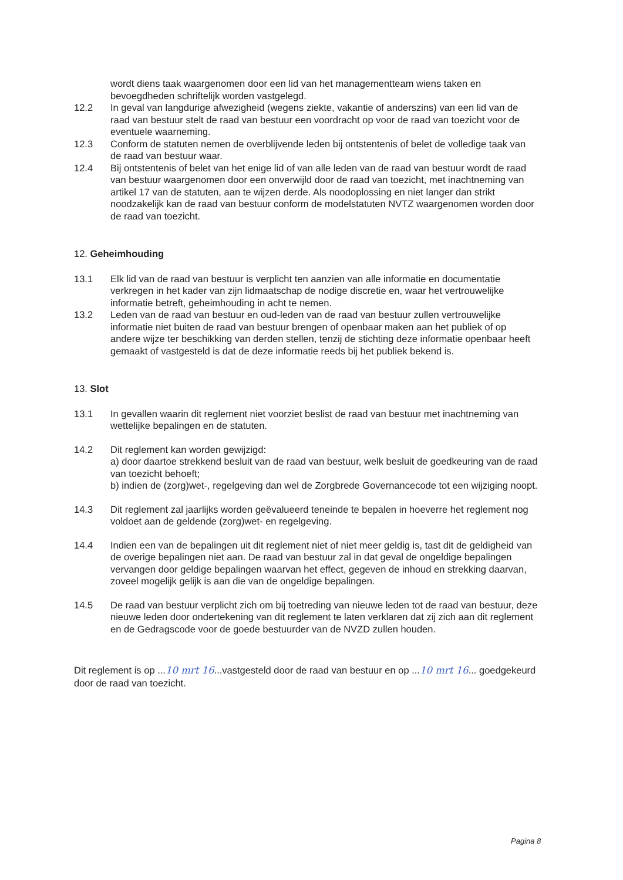wordt diens taak waargenomen door een lid van het managementteam wiens taken en bevoegdheden schriftelijk worden vastgelegd.
12.2 In geval van langdurige afwezigheid (wegens ziekte, vakantie of anderszins) van een lid van de raad van bestuur stelt de raad van bestuur een voordracht op voor de raad van toezicht voor de eventuele waarneming.
12.3 Conform de statuten nemen de overblijvende leden bij ontstentenis of belet de volledige taak van de raad van bestuur waar.
12.4 Bij ontstentenis of belet van het enige lid of van alle leden van de raad van bestuur wordt de raad van bestuur waargenomen door een onverwijld door de raad van toezicht, met inachtneming van artikel 17 van de statuten, aan te wijzen derde. Als noodoplossing en niet langer dan strikt noodzakelijk kan de raad van bestuur conform de modelstatuten NVTZ waargenomen worden door de raad van toezicht.
12. Geheimhouding
13.1 Elk lid van de raad van bestuur is verplicht ten aanzien van alle informatie en documentatie verkregen in het kader van zijn lidmaatschap de nodige discretie en, waar het vertrouwelijke informatie betreft, geheimhouding in acht te nemen.
13.2 Leden van de raad van bestuur en oud-leden van de raad van bestuur zullen vertrouwelijke informatie niet buiten de raad van bestuur brengen of openbaar maken aan het publiek of op andere wijze ter beschikking van derden stellen, tenzij de stichting deze informatie openbaar heeft gemaakt of vastgesteld is dat de deze informatie reeds bij het publiek bekend is.
13. Slot
13.1 In gevallen waarin dit reglement niet voorziet beslist de raad van bestuur met inachtneming van wettelijke bepalingen en de statuten.
14.2 Dit reglement kan worden gewijzigd:
a) door daartoe strekkend besluit van de raad van bestuur, welk besluit de goedkeuring van de raad van toezicht behoeft;
b) indien de (zorg)wet-, regelgeving dan wel de Zorgbrede Governancecode tot een wijziging noopt.
14.3 Dit reglement zal jaarlijks worden geëvalueerd teneinde te bepalen in hoeverre het reglement nog voldoet aan de geldende (zorg)wet- en regelgeving.
14.4 Indien een van de bepalingen uit dit reglement niet of niet meer geldig is, tast dit de geldigheid van de overige bepalingen niet aan. De raad van bestuur zal in dat geval de ongeldige bepalingen vervangen door geldige bepalingen waarvan het effect, gegeven de inhoud en strekking daarvan, zoveel mogelijk gelijk is aan die van de ongeldige bepalingen.
14.5 De raad van bestuur verplicht zich om bij toetreding van nieuwe leden tot de raad van bestuur, deze nieuwe leden door ondertekening van dit reglement te laten verklaren dat zij zich aan dit reglement en de Gedragscode voor de goede bestuurder van de NVZD zullen houden.
Dit reglement is op ...10 mrt 16...vastgesteld door de raad van bestuur en op ...10 mrt 16... goedgekeurd door de raad van toezicht.
Pagina 8